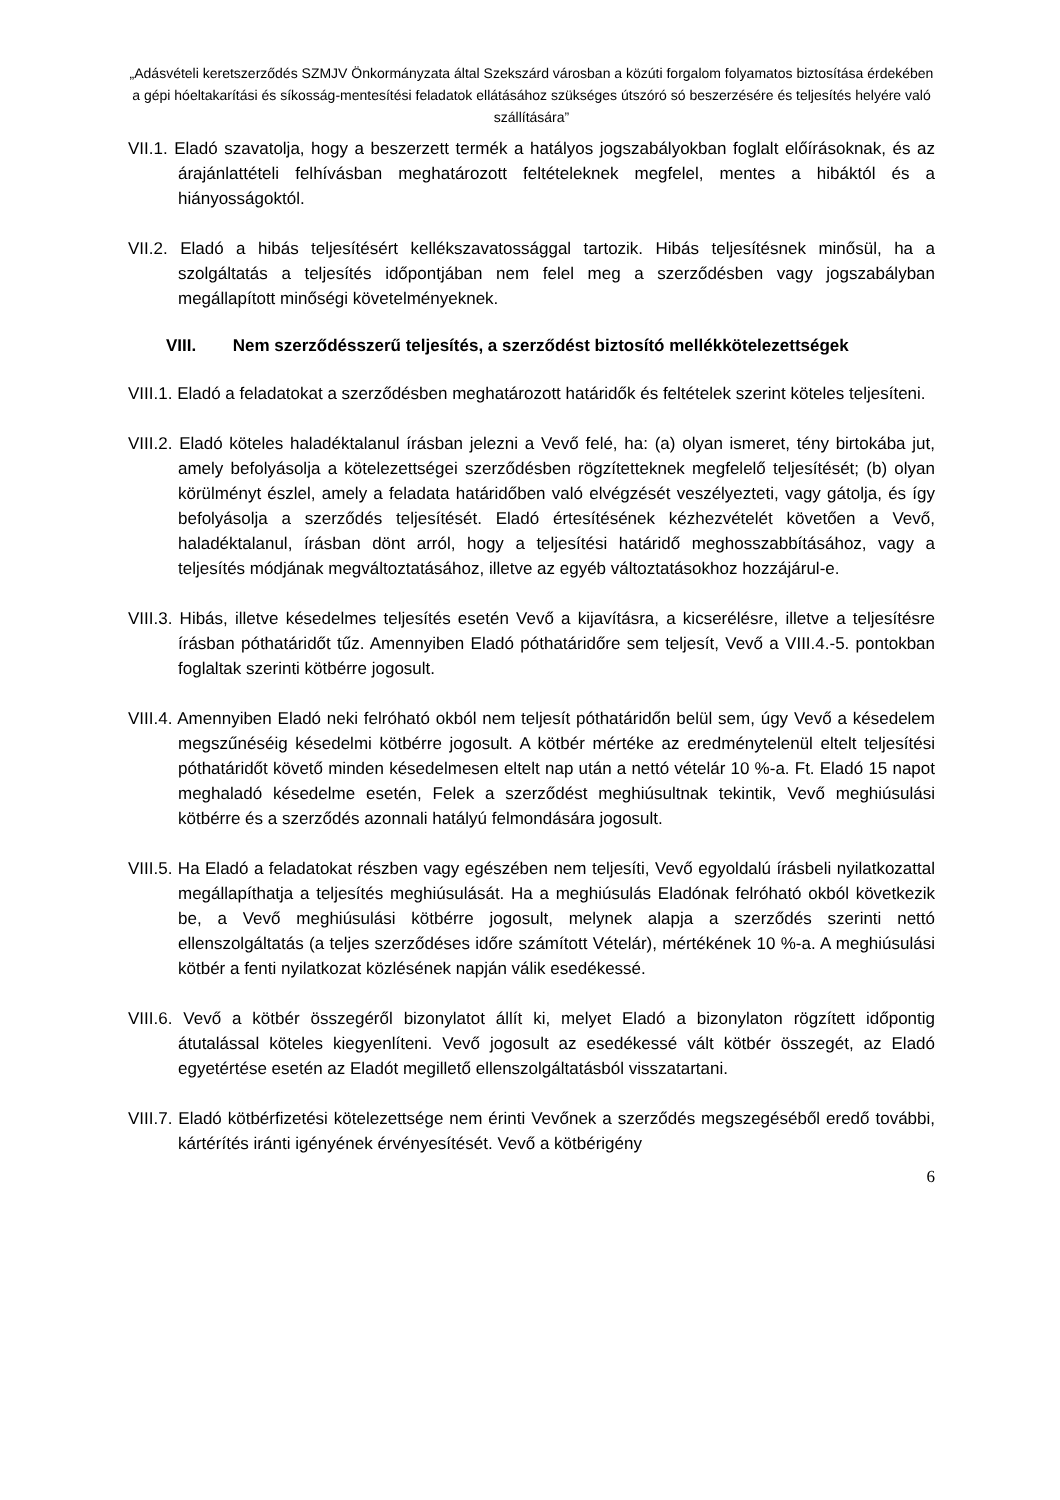„Adásvételi keretszerződés SZMJV Önkormányzata által Szekszárd városban a közúti forgalom folyamatos biztosítása érdekében a gépi hóeltakarítási és síkosság-mentesítési feladatok ellátásához szükséges útszóró só beszerzésére és teljesítés helyére való szállítására”
VII.1. Eladó szavatolja, hogy a beszerzett termék a hatályos jogszabályokban foglalt előírásoknak, és az árajánlattételi felhívásban meghatározott feltételeknek megfelel, mentes a hibáktól és a hiányosságoktól.
VII.2. Eladó a hibás teljesítésért kellékszavatossággal tartozik. Hibás teljesítésnek minősül, ha a szolgáltatás a teljesítés időpontjában nem felel meg a szerződésben vagy jogszabályban megállapított minőségi követelményeknek.
VIII. Nem szerződésszerű teljesítés, a szerződést biztosító mellékkötelezettségek
VIII.1. Eladó a feladatokat a szerződésben meghatározott határidők és feltételek szerint köteles teljesíteni.
VIII.2. Eladó köteles haladéktalanul írásban jelezni a Vevő felé, ha: (a) olyan ismeret, tény birtokába jut, amely befolyásolja a kötelezettségei szerződésben rögzítetteknek megfelelő teljesítését; (b) olyan körülményt észlel, amely a feladata határidőben való elvégzését veszélyezteti, vagy gátolja, és így befolyásolja a szerződés teljesítését. Eladó értesítésének kézhezvételét követően a Vevő, haladéktalanul, írásban dönt arról, hogy a teljesítési határidő meghosszabbításához, vagy a teljesítés módjának megváltoztatásához, illetve az egyéb változtatásokhoz hozzájárul-e.
VIII.3. Hibás, illetve késedelmes teljesítés esetén Vevő a kijavításra, a kicserélésre, illetve a teljesítésre írásban póthatáridőt tűz. Amennyiben Eladó póthatáridőre sem teljesít, Vevő a VIII.4.-5. pontokban foglaltak szerinti kötbérre jogosult.
VIII.4. Amennyiben Eladó neki felróható okból nem teljesít póthatáridőn belül sem, úgy Vevő a késedelem megszűnéséig késedelmi kötbérre jogosult. A kötbér mértéke az eredménytelenül eltelt teljesítési póthatáridőt követő minden késedelmesen eltelt nap után a nettó vételár 10 %-a. Ft. Eladó 15 napot meghaladó késedelme esetén, Felek a szerződést meghiúsultnak tekintik, Vevő meghiúsulási kötbérre és a szerződés azonnali hatályú felmondására jogosult.
VIII.5. Ha Eladó a feladatokat részben vagy egészében nem teljesíti, Vevő egyoldalú írásbeli nyilatkozattal megállapíthatja a teljesítés meghiúsulását. Ha a meghiúsulás Eladónak felróható okból következik be, a Vevő meghiúsulási kötbérre jogosult, melynek alapja a szerződés szerinti nettó ellenszolgáltatás (a teljes szerződéses időre számított Vételár), mértékének 10 %-a. A meghiúsulási kötbér a fenti nyilatkozat közlésének napján válik esedékessé.
VIII.6. Vevő a kötbér összegéről bizonylatot állít ki, melyet Eladó a bizonylaton rögzített időpontig átutalással köteles kiegyenlíteni. Vevő jogosult az esedékessé vált kötbér összegét, az Eladó egyetértése esetén az Eladót megillető ellenszolgáltatásból visszatartani.
VIII.7. Eladó kötbérfizetési kötelezettsége nem érinti Vevőnek a szerződés megszegéséből eredő további, kártérítés iránti igényének érvényesítését. Vevő a kötbérigény
6